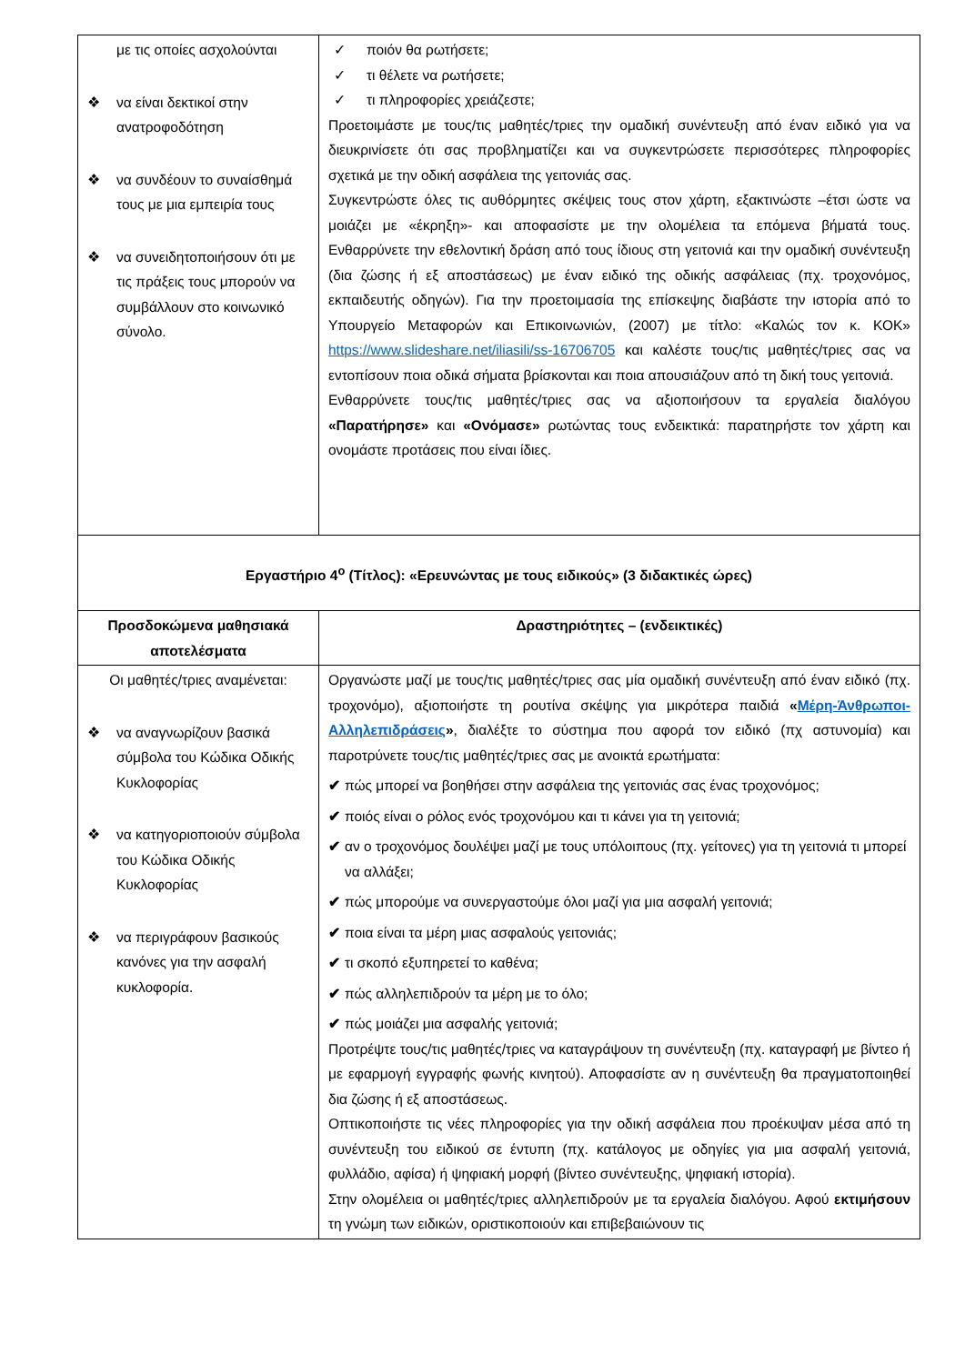| με τις οποίες ασχολούνται ❖ να είναι δεκτικοί στην ανατροφοδότηση ❖ να συνδέουν το συναίσθημά τους με μια εμπειρία τους ❖ να συνειδητοποιήσουν ότι με τις πράξεις τους μπορούν να συμβάλλουν στο κοινωνικό σύνολο. | ✓ ποιόν θα ρωτήσετε; ✓ τι θέλετε να ρωτήσετε; ✓ τι πληροφορίες χρειάζεστε; Προετοιμάστε με τους/τις μαθητές/τριες την ομαδική συνέντευξη από έναν ειδικό για να διευκρινίσετε ότι σας προβληματίζει και να συγκεντρώσετε περισσότερες πληροφορίες σχετικά με την οδική ασφάλεια της γειτονιάς σας. Συγκεντρώστε όλες τις αυθόρμητες σκέψεις τους στον χάρτη, εξακτινώστε –έτσι ώστε να μοιάζει με «έκρηξη»- και αποφασίστε με την ολομέλεια τα επόμενα βήματά τους. Ενθαρρύνετε την εθελοντική δράση από τους ίδιους στη γειτονιά και την ομαδική συνέντευξη (δια ζώσης ή εξ αποστάσεως) με έναν ειδικό της οδικής ασφάλειας (πχ. τροχονόμος, εκπαιδευτής οδηγών). Για την προετοιμασία της επίσκεψης διαβάστε την ιστορία από το Υπουργείο Μεταφορών και Επικοινωνιών, (2007) με τίτλο: «Καλώς τον κ. ΚΟΚ» https://www.slideshare.net/iliasili/ss-16706705 και καλέστε τους/τις μαθητές/τριες σας να εντοπίσουν ποια οδικά σήματα βρίσκονται και ποια απουσιάζουν από τη δική τους γειτονιά. Ενθαρρύνετε τους/τις μαθητές/τριες σας να αξιοποιήσουν τα εργαλεία διαλόγου «Παρατήρησε» και «Ονόμασε» ρωτώντας τους ενδεικτικά: παρατηρήστε τον χάρτη και ονομάστε προτάσεις που είναι ίδιες. |
| Εργαστήριο 4<sup>ο</sup> (Τίτλος): «Ερευνώντας με τους ειδικούς» (3 διδακτικές ώρες) | |
| Προσδοκώμενα μαθησιακά αποτελέσματα | Δραστηριότητες – (ενδεικτικές) |
| Οι μαθητές/τριες αναμένεται: ❖ να αναγνωρίζουν βασικά σύμβολα του Κώδικα Οδικής Κυκλοφορίας ❖ να κατηγοριοποιούν σύμβολα του Κώδικα Οδικής Κυκλοφορίας ❖ να περιγράφουν βασικούς κανόνες για την ασφαλή κυκλοφορία. | Οργανώστε μαζί με τους/τις μαθητές/τριες σας μία ομαδική συνέντευξη από έναν ειδικό (πχ. τροχονόμο), αξιοποιήστε τη ρουτίνα σκέψης για μικρότερα παιδιά « Μέρη-Άνθρωποι-Αλληλεπιδράσεις » , διαλέξτε το σύστημα που αφορά τον ειδικό (πχ αστυνομία) και παροτρύνετε τους/τις μαθητές/τριες σας με ανοικτά ερωτήματα: ✔ πώς μπορεί να βοηθήσει στην ασφάλεια της γειτονιάς σας ένας τροχονόμος; ✔ ποιός είναι ο ρόλος ενός τροχονόμου και τι κάνει για τη γειτονιά; ✔ αν ο τροχονόμος δουλέψει μαζί με τους υπόλοιπους (πχ. γείτονες) για τη γειτονιά τι μπορεί να αλλάξει; ✔ πώς μπορούμε να συνεργαστούμε όλοι μαζί για μια ασφαλή γειτονιά; ✔ ποια είναι τα μέρη μιας ασφαλούς γειτονιάς; ✔ τι σκοπό εξυπηρετεί το καθένα; ✔ πώς αλληλεπιδρούν τα μέρη με το όλο; ✔ πώς μοιάζει μια ασφαλής γειτονιά; Προτρέψτε τους/τις μαθητές/τριες να καταγράψουν τη συνέντευξη (πχ. καταγραφή με βίντεο ή με εφαρμογή εγγραφής φωνής κινητού). Αποφασίστε αν η συνέντευξη θα πραγματοποιηθεί δια ζώσης ή εξ αποστάσεως. Οπτικοποιήστε τις νέες πληροφορίες για την οδική ασφάλεια που προέκυψαν μέσα από τη συνέντευξη του ειδικού σε έντυπη (πχ. κατάλογος με οδηγίες για μια ασφαλή γειτονιά, φυλλάδιο, αφίσα) ή ψηφιακή μορφή (βίντεο συνέντευξης, ψηφιακή ιστορία). Στην ολομέλεια οι μαθητές/τριες αλληλεπιδρούν με τα εργαλεία διαλόγου. Αφού εκτιμήσουν τη γνώμη των ειδικών, οριστικοποιούν και επιβεβαιώνουν τις |